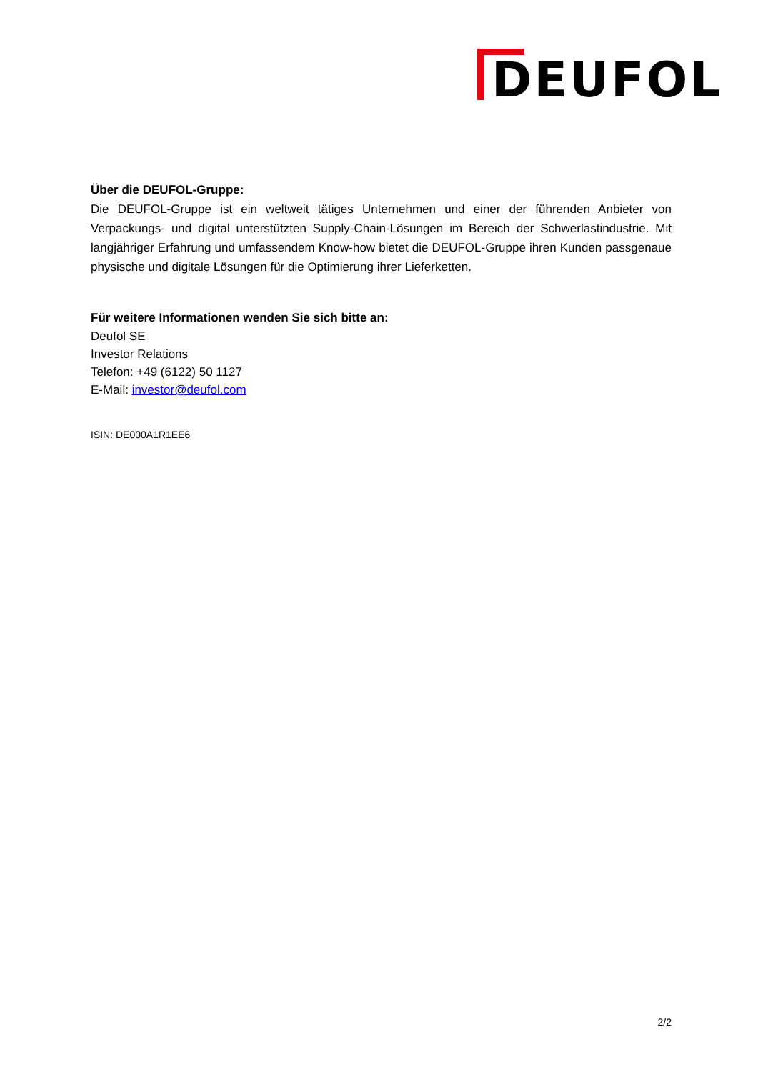DEUFOL
Über die DEUFOL-Gruppe:
Die DEUFOL-Gruppe ist ein weltweit tätiges Unternehmen und einer der führenden Anbieter von Verpackungs- und digital unterstützten Supply-Chain-Lösungen im Bereich der Schwerlastindustrie. Mit langjähriger Erfahrung und umfassendem Know-how bietet die DEUFOL-Gruppe ihren Kunden passgenaue physische und digitale Lösungen für die Optimierung ihrer Lieferketten.
Für weitere Informationen wenden Sie sich bitte an:
Deufol SE
Investor Relations
Telefon: +49 (6122) 50 1127
E-Mail: investor@deufol.com
ISIN: DE000A1R1EE6
2/2